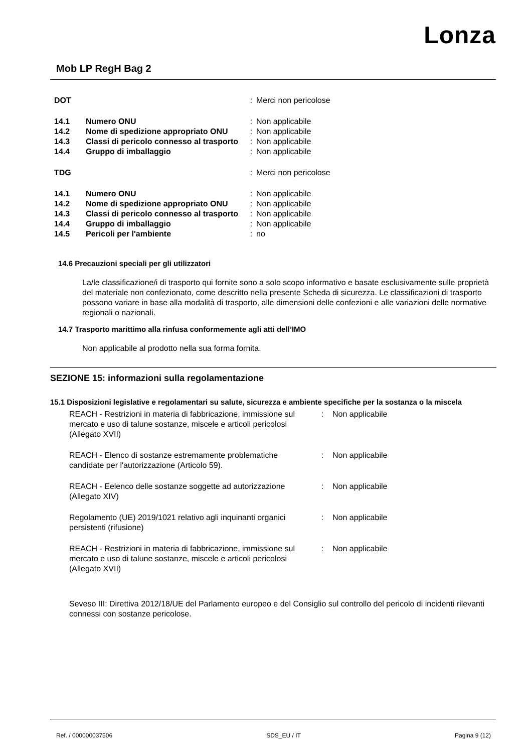Lonza
Mob LP RegH Bag 2
| DOT | | : | Merci non pericolose |
| 14.1 | Numero ONU | : | Non applicabile |
| 14.2 | Nome di spedizione appropriato ONU | : | Non applicabile |
| 14.3 | Classi di pericolo connesso al trasporto | : | Non applicabile |
| 14.4 | Gruppo di imballaggio | : | Non applicabile |
| TDG | | : | Merci non pericolose |
| 14.1 | Numero ONU | : | Non applicabile |
| 14.2 | Nome di spedizione appropriato ONU | : | Non applicabile |
| 14.3 | Classi di pericolo connesso al trasporto | : | Non applicabile |
| 14.4 | Gruppo di imballaggio | : | Non applicabile |
| 14.5 | Pericoli per l'ambiente | : | no |
14.6 Precauzioni speciali per gli utilizzatori
La/le classificazione/i di trasporto qui fornite sono a solo scopo informativo e basate esclusivamente sulle proprietà del materiale non confezionato, come descritto nella presente Scheda di sicurezza. Le classificazioni di trasporto possono variare in base alla modalità di trasporto, alle dimensioni delle confezioni e alle variazioni delle normative regionali o nazionali.
14.7 Trasporto marittimo alla rinfusa conformemente agli atti dell’IMO
Non applicabile al prodotto nella sua forma fornita.
SEZIONE 15: informazioni sulla regolamentazione
15.1 Disposizioni legislative e regolamentari su salute, sicurezza e ambiente specifiche per la sostanza o la miscela
| REACH - Restrizioni in materia di fabbricazione, immissione sul mercato e uso di talune sostanze, miscele e articoli pericolosi (Allegato XVII) | : | Non applicabile |
| REACH - Elenco di sostanze estremamente problematiche candidate per l'autorizzazione (Articolo 59). | : | Non applicabile |
| REACH - Eelenco delle sostanze soggette ad autorizzazione (Allegato XIV) | : | Non applicabile |
| Regolamento (UE) 2019/1021 relativo agli inquinanti organici persistenti (rifusione) | : | Non applicabile |
| REACH - Restrizioni in materia di fabbricazione, immissione sul mercato e uso di talune sostanze, miscele e articoli pericolosi (Allegato XVII) | : | Non applicabile |
Seveso III: Direttiva 2012/18/UE del Parlamento europeo e del Consiglio sul controllo del pericolo di incidenti rilevanti connessi con sostanze pericolose.
Ref. / 000000037506 SDS_EU / IT Pagina 9 (12)